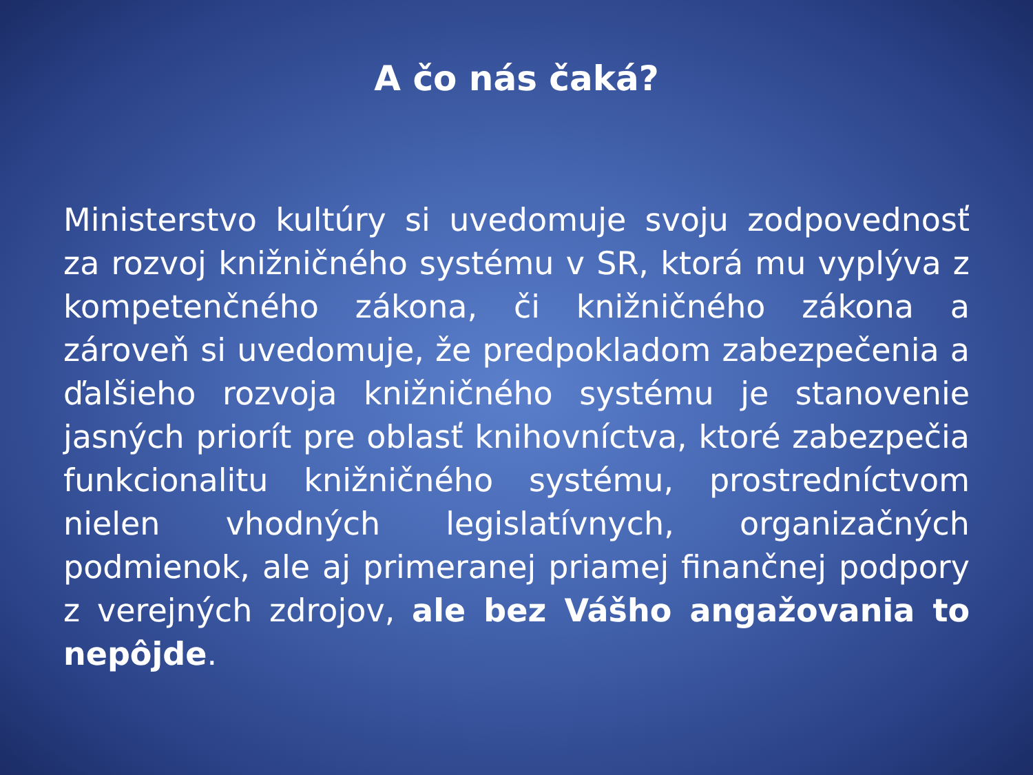A čo nás čaká?
Ministerstvo kultúry si uvedomuje svoju zodpovednosť za rozvoj knižničného systému v SR, ktorá mu vyplýva z kompetenčného zákona, či knižničného zákona a zároveň si uvedomuje, že predpokladom zabezpečenia a ďalšieho rozvoja knižničného systému je stanovenie jasných priorít pre oblasť knihovníctva, ktoré zabezpečia funkcionalitu knižničného systému, prostredníctvom nielen vhodných legislatívnych, organizačných podmienok, ale aj primeranej priamej finančnej podpory z verejných zdrojov, ale bez Vášho angažovania to nepôjde.